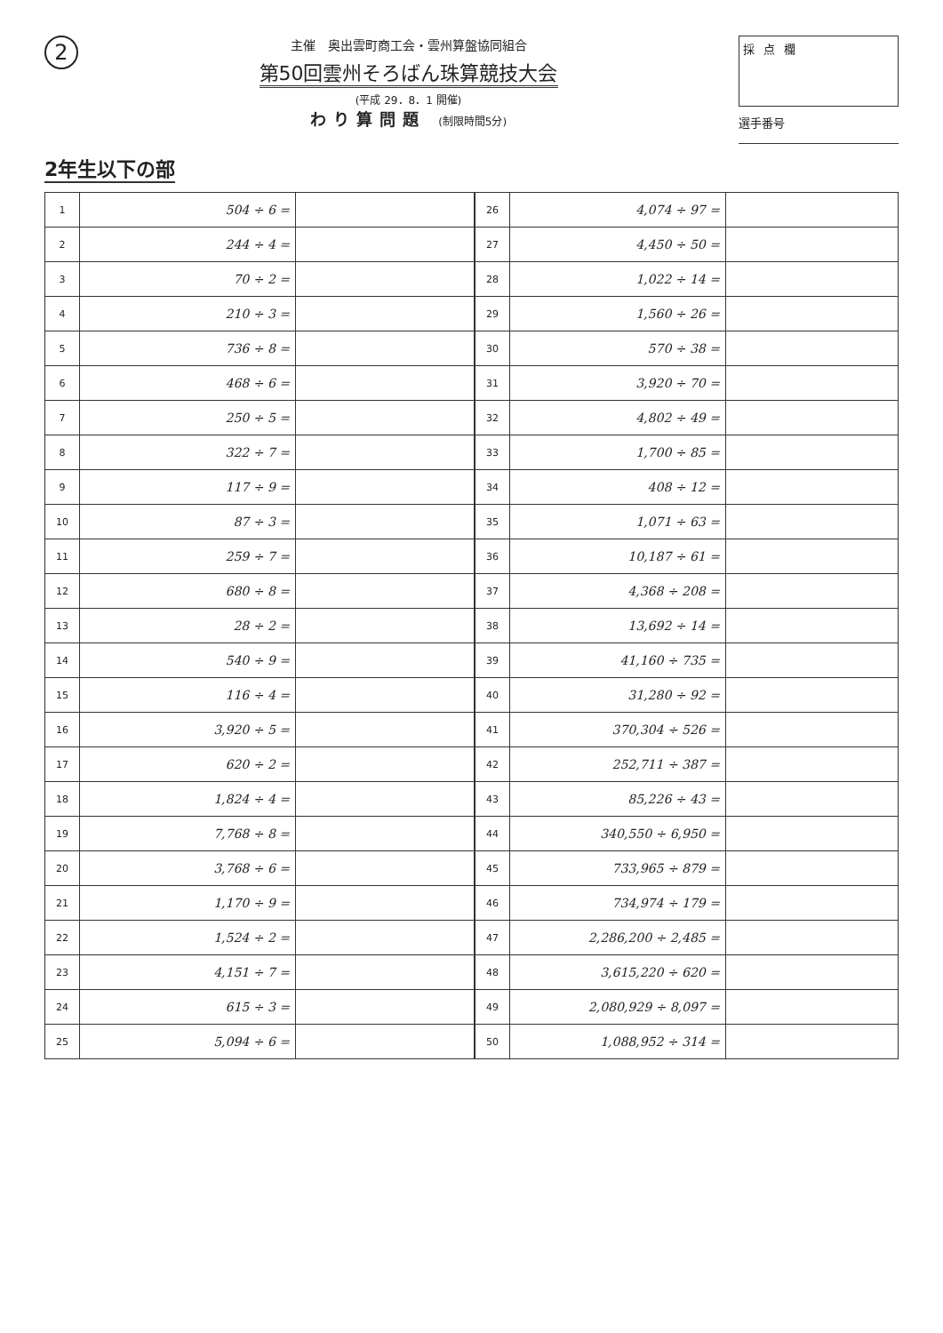2
主催　奥出雲町商工会・雲州算盤協同組合
第50回雲州そろばん珠算競技大会
(平成 29．8．1 開催)
わり算問題 (制限時間5分)
採点欄
選手番号
2年生以下の部
| 1 | 504 ÷ 6 = | | 26 | 4,074 ÷ 97 = | |
| 2 | 244 ÷ 4 = | | 27 | 4,450 ÷ 50 = | |
| 3 | 70 ÷ 2 = | | 28 | 1,022 ÷ 14 = | |
| 4 | 210 ÷ 3 = | | 29 | 1,560 ÷ 26 = | |
| 5 | 736 ÷ 8 = | | 30 | 570 ÷ 38 = | |
| 6 | 468 ÷ 6 = | | 31 | 3,920 ÷ 70 = | |
| 7 | 250 ÷ 5 = | | 32 | 4,802 ÷ 49 = | |
| 8 | 322 ÷ 7 = | | 33 | 1,700 ÷ 85 = | |
| 9 | 117 ÷ 9 = | | 34 | 408 ÷ 12 = | |
| 10 | 87 ÷ 3 = | | 35 | 1,071 ÷ 63 = | |
| 11 | 259 ÷ 7 = | | 36 | 10,187 ÷ 61 = | |
| 12 | 680 ÷ 8 = | | 37 | 4,368 ÷ 208 = | |
| 13 | 28 ÷ 2 = | | 38 | 13,692 ÷ 14 = | |
| 14 | 540 ÷ 9 = | | 39 | 41,160 ÷ 735 = | |
| 15 | 116 ÷ 4 = | | 40 | 31,280 ÷ 92 = | |
| 16 | 3,920 ÷ 5 = | | 41 | 370,304 ÷ 526 = | |
| 17 | 620 ÷ 2 = | | 42 | 252,711 ÷ 387 = | |
| 18 | 1,824 ÷ 4 = | | 43 | 85,226 ÷ 43 = | |
| 19 | 7,768 ÷ 8 = | | 44 | 340,550 ÷ 6,950 = | |
| 20 | 3,768 ÷ 6 = | | 45 | 733,965 ÷ 879 = | |
| 21 | 1,170 ÷ 9 = | | 46 | 734,974 ÷ 179 = | |
| 22 | 1,524 ÷ 2 = | | 47 | 2,286,200 ÷ 2,485 = | |
| 23 | 4,151 ÷ 7 = | | 48 | 3,615,220 ÷ 620 = | |
| 24 | 615 ÷ 3 = | | 49 | 2,080,929 ÷ 8,097 = | |
| 25 | 5,094 ÷ 6 = | | 50 | 1,088,952 ÷ 314 = | |